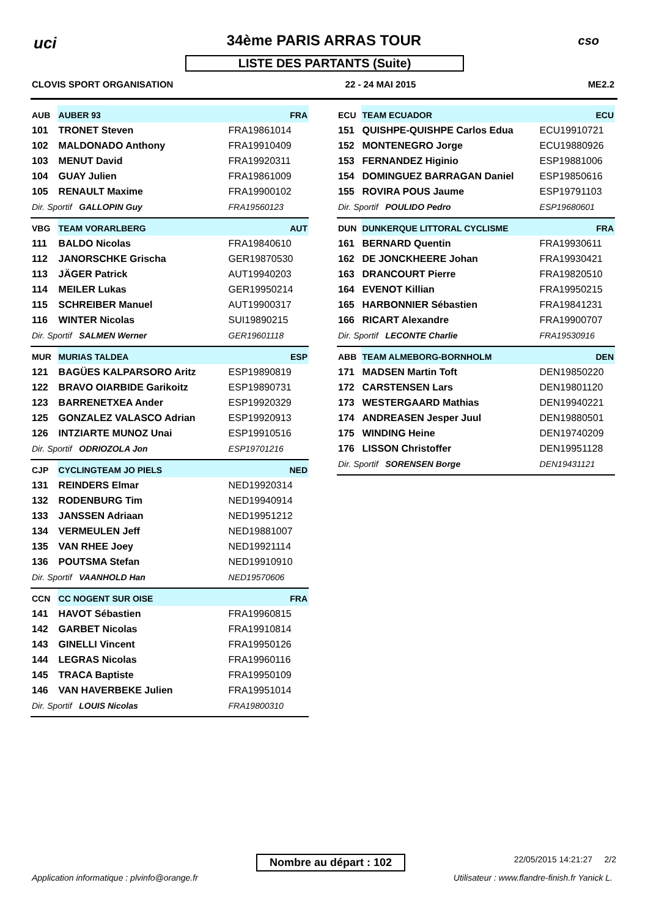uci
34ème PARIS ARRAS TOUR cso
LISTE DES PARTANTS (Suite)
CLOVIS SPORT ORGANISATION 22 - 24 MAI 2015 ME2.2
| AUB | AUBER 93 | FRA |
| 101 | TRONET Steven | FRA19861014 |
| 102 | MALDONADO Anthony | FRA19910409 |
| 103 | MENUT David | FRA19920311 |
| 104 | GUAY Julien | FRA19861009 |
| 105 | RENAULT Maxime | FRA19900102 |
| Dir. Sportif GALLOPIN Guy | | FRA19560123 |
| VBG | TEAM VORARLBERG | AUT |
| 111 | BALDO Nicolas | FRA19840610 |
| 112 | JANORSCHKE Grischa | GER19870530 |
| 113 | JÄGER Patrick | AUT19940203 |
| 114 | MEILER Lukas | GER19950214 |
| 115 | SCHREIBER Manuel | AUT19900317 |
| 116 | WINTER Nicolas | SUI19890215 |
| Dir. Sportif SALMEN Werner | | GER19601118 |
| MUR | MURIAS TALDEA | ESP |
| 121 | BAGÜES KALPARSORO Aritz | ESP19890819 |
| 122 | BRAVO OIARBIDE Garikoitz | ESP19890731 |
| 123 | BARRENETXEA Ander | ESP19920329 |
| 125 | GONZALEZ VALASCO Adrian | ESP19920913 |
| 126 | INTZIARTE MUNOZ Unai | ESP19910516 |
| Dir. Sportif ODRIOZOLA Jon | | ESP19701216 |
| CJP | CYCLINGTEAM JO PIELS | NED |
| 131 | REINDERS Elmar | NED19920314 |
| 132 | RODENBURG Tim | NED19940914 |
| 133 | JANSSEN Adriaan | NED19951212 |
| 134 | VERMEULEN Jeff | NED19881007 |
| 135 | VAN RHEE Joey | NED19921114 |
| 136 | POUTSMA Stefan | NED19910910 |
| Dir. Sportif VAANHOLD Han | | NED19570606 |
| CCN | CC NOGENT SUR OISE | FRA |
| 141 | HAVOT Sébastien | FRA19960815 |
| 142 | GARBET Nicolas | FRA19910814 |
| 143 | GINELLI Vincent | FRA19950126 |
| 144 | LEGRAS Nicolas | FRA19960116 |
| 145 | TRACA Baptiste | FRA19950109 |
| 146 | VAN HAVERBEKE Julien | FRA19951014 |
| Dir. Sportif LOUIS Nicolas | | FRA19800310 |
| ECU | TEAM ECUADOR | ECU |
| 151 | QUISHPE-QUISHPE Carlos Edua | ECU19910721 |
| 152 | MONTENEGRO Jorge | ECU19880926 |
| 153 | FERNANDEZ Higinio | ESP19881006 |
| 154 | DOMINGUEZ BARRAGAN Daniel | ESP19850616 |
| 155 | ROVIRA POUS Jaume | ESP19791103 |
| Dir. Sportif POULIDO Pedro | | ESP19680601 |
| DUN | DUNKERQUE LITTORAL CYCLISME | FRA |
| 161 | BERNARD Quentin | FRA19930611 |
| 162 | DE JONCKHEERE Johan | FRA19930421 |
| 163 | DRANCOURT Pierre | FRA19820510 |
| 164 | EVENOT Killian | FRA19950215 |
| 165 | HARBONNIER Sébastien | FRA19841231 |
| 166 | RICART Alexandre | FRA19900707 |
| Dir. Sportif LECONTE Charlie | | FRA19530916 |
| ABB | TEAM ALMEBORG-BORNHOLM | DEN |
| 171 | MADSEN Martin Toft | DEN19850220 |
| 172 | CARSTENSEN Lars | DEN19801120 |
| 173 | WESTERGAARD Mathias | DEN19940221 |
| 174 | ANDREASEN Jesper Juul | DEN19880501 |
| 175 | WINDING Heine | DEN19740209 |
| 176 | LISSON Christoffer | DEN19951128 |
| Dir. Sportif SORENSEN Borge | | DEN19431121 |
Nombre au départ : 102 22/05/2015 14:21:27 2/2
Application informatique : plvinfo@orange.fr
Utilisateur : www.flandre-finish.fr Yanick L.